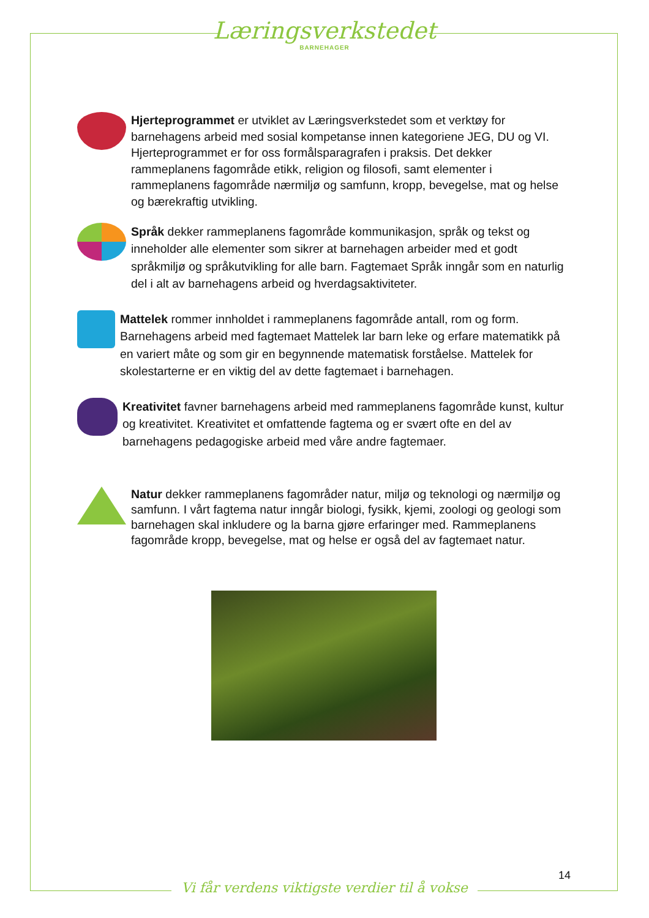Læringsverkstedet
BARNEHAGER
Hjerteprogrammet er utviklet av Læringsverkstedet som et verktøy for barnehagens arbeid med sosial kompetanse innen kategoriene JEG, DU og VI. Hjerteprogrammet er for oss formålsparagrafen i praksis. Det dekker rammeplanens fagområde etikk, religion og filosofi, samt elementer i rammeplanens fagområde nærmiljø og samfunn, kropp, bevegelse, mat og helse og bærekraftig utvikling.
Språk dekker rammeplanens fagområde kommunikasjon, språk og tekst og inneholder alle elementer som sikrer at barnehagen arbeider med et godt språkmiljø og språkutvikling for alle barn. Fagtemaet Språk inngår som en naturlig del i alt av barnehagens arbeid og hverdagsaktiviteter.
Mattelek rommer innholdet i rammeplanens fagområde antall, rom og form. Barnehagens arbeid med fagtemaet Mattelek lar barn leke og erfare matematikk på en variert måte og som gir en begynnende matematisk forståelse. Mattelek for skolestarterne er en viktig del av dette fagtemaet i barnehagen.
Kreativitet favner barnehagens arbeid med rammeplanens fagområde kunst, kultur og kreativitet. Kreativitet et omfattende fagtema og er svært ofte en del av barnehagens pedagogiske arbeid med våre andre fagtemaer.
Natur dekker rammeplanens fagområder natur, miljø og teknologi og nærmiljø og samfunn. I vårt fagtema natur inngår biologi, fysikk, kjemi, zoologi og geologi som barnehagen skal inkludere og la barna gjøre erfaringer med. Rammeplanens fagområde kropp, bevegelse, mat og helse er også del av fagtemaet natur.
14
Vi får verdens viktigste verdier til å vokse